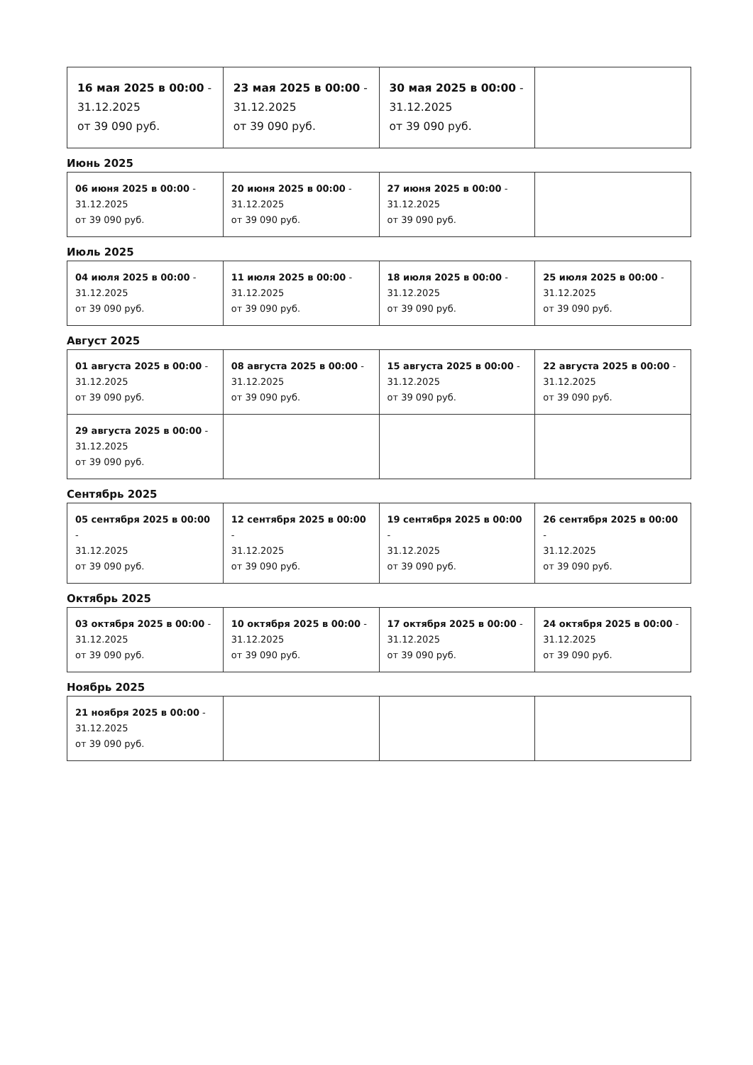| 16 мая 2025 в 00:00 - 31.12.2025 от 39 090 руб. | 23 мая 2025 в 00:00 - 31.12.2025 от 39 090 руб. | 30 мая 2025 в 00:00 - 31.12.2025 от 39 090 руб. | |
Июнь 2025
| 06 июня 2025 в 00:00 - 31.12.2025 от 39 090 руб. | 20 июня 2025 в 00:00 - 31.12.2025 от 39 090 руб. | 27 июня 2025 в 00:00 - 31.12.2025 от 39 090 руб. | |
Июль 2025
| 04 июля 2025 в 00:00 - 31.12.2025 от 39 090 руб. | 11 июля 2025 в 00:00 - 31.12.2025 от 39 090 руб. | 18 июля 2025 в 00:00 - 31.12.2025 от 39 090 руб. | 25 июля 2025 в 00:00 - 31.12.2025 от 39 090 руб. |
Август 2025
| 01 августа 2025 в 00:00 - 31.12.2025 от 39 090 руб. | 08 августа 2025 в 00:00 - 31.12.2025 от 39 090 руб. | 15 августа 2025 в 00:00 - 31.12.2025 от 39 090 руб. | 22 августа 2025 в 00:00 - 31.12.2025 от 39 090 руб. |
| 29 августа 2025 в 00:00 - 31.12.2025 от 39 090 руб. | | | |
Сентябрь 2025
| 05 сентября 2025 в 00:00 - 31.12.2025 от 39 090 руб. | 12 сентября 2025 в 00:00 - 31.12.2025 от 39 090 руб. | 19 сентября 2025 в 00:00 - 31.12.2025 от 39 090 руб. | 26 сентября 2025 в 00:00 - 31.12.2025 от 39 090 руб. |
Октябрь 2025
| 03 октября 2025 в 00:00 - 31.12.2025 от 39 090 руб. | 10 октября 2025 в 00:00 - 31.12.2025 от 39 090 руб. | 17 октября 2025 в 00:00 - 31.12.2025 от 39 090 руб. | 24 октября 2025 в 00:00 - 31.12.2025 от 39 090 руб. |
Ноябрь 2025
| 21 ноября 2025 в 00:00 - 31.12.2025 от 39 090 руб. | | | |